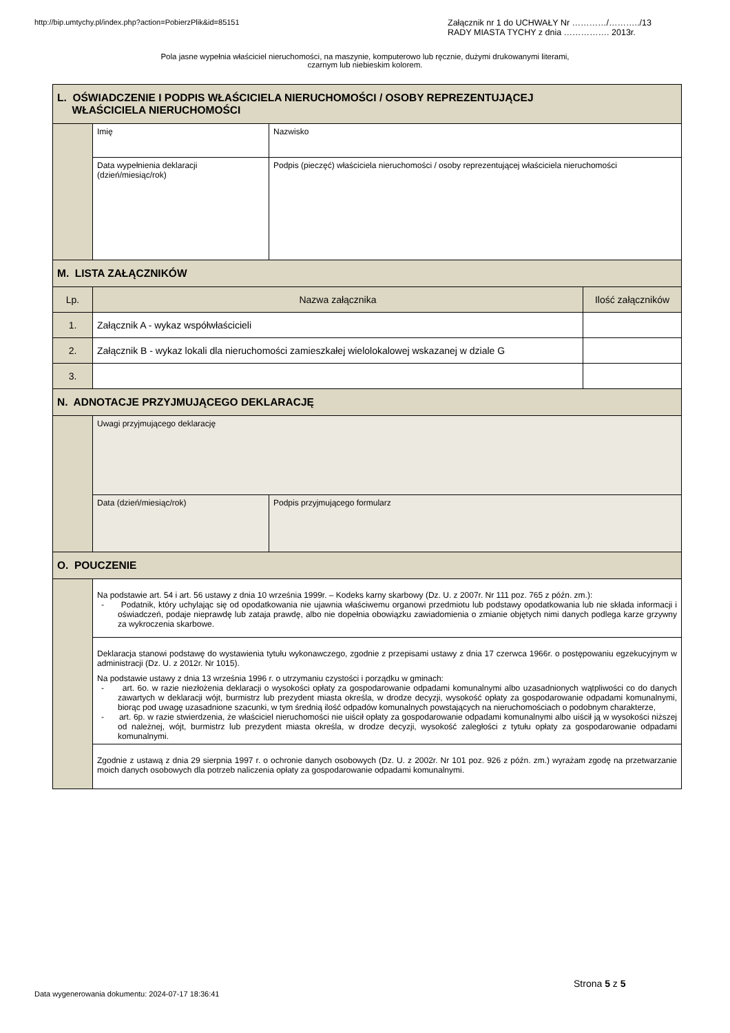http://bip.umtychy.pl/index.php?action=PobierzPlik&id=85151
Załącznik nr 1 do UCHWAŁY Nr …………/………../13
RADY MIASTA TYCHY z dnia ……………. 2013r.
Pola jasne wypełnia właściciel nieruchomości, na maszynie, komputerowo lub ręcznie, dużymi drukowanymi literami,
czarnym lub niebieskim kolorem.
| L. OŚWIADCZENIE I PODPIS WŁAŚCICIELA NIERUCHOMOŚCI / OSOBY REPREZENTUJĄCEJ WŁAŚCICIELA NIERUCHOMOŚCI | | | |
| | Imię | Nazwisko | |
| | Data wypełnienia deklaracji (dzień/miesiąc/rok) | Podpis (pieczęć) właściciela nieruchomości / osoby reprezentującej właściciela nieruchomości | |
| M. LISTA ZAŁĄCZNIKÓW | | | |
| Lp. | Nazwa załącznika | | Ilość załączników |
| 1. | Załącznik A - wykaz współwłaścicieli | | |
| 2. | Załącznik B - wykaz lokali dla nieruchomości zamieszkałej wielolokalowej wskazanej w dziale G | | |
| 3. | | | |
| N. ADNOTACJE PRZYJMUJĄCEGO DEKLARACJĘ | | | |
| | Uwagi przyjmującego deklarację | | |
| | Data (dzień/miesiąc/rok) | Podpis przyjmującego formularz | |
| O. POUCZENIE | | | |
| | Na podstawie art. 54 i art. 56 ustawy z dnia 10 września 1999r. – Kodeks karny skarbowy (Dz. U. z 2007r. Nr 111 poz. 765 z późn. zm.): - Podatnik, który uchylając się od opodatkowania nie ujawnia właściwemu organowi przedmiotu lub podstawy opodatkowania lub nie składa informacji i oświadczeń, podaje nieprawdę lub zataja prawdę, albo nie dopełnia obowiązku zawiadomienia o zmianie objętych nimi danych podlega karze grzywny za wykroczenia skarbowe. | | |
| | Deklaracja stanowi podstawę do wystawienia tytułu wykonawczego, zgodnie z przepisami ustawy z dnia 17 czerwca 1966r. o postępowaniu egzekucyjnym w administracji (Dz. U. z 2012r. Nr 1015). Na podstawie ustawy z dnia 13 września 1996 r. o utrzymaniu czystości i porządku w gminach: - art. 6o. w razie niezłożenia deklaracji o wysokości opłaty za gospodarowanie odpadami komunalnymi albo uzasadnionych wątpliwości co do danych zawartych w deklaracji wójt, burmistrz lub prezydent miasta określa, w drodze decyzji, wysokość opłaty za gospodarowanie odpadami komunalnymi, biorąc pod uwagę uzasadnione szacunki, w tym średnią ilość odpadów komunalnych powstających na nieruchomościach o podobnym charakterze, - art. 6p. w razie stwierdzenia, że właściciel nieruchomości nie uiścił opłaty za gospodarowanie odpadami komunalnymi albo uiścił ją w wysokości niższej od należnej, wójt, burmistrz lub prezydent miasta określa, w drodze decyzji, wysokość zaległości z tytułu opłaty za gospodarowanie odpadami komunalnymi. | | |
| | Zgodnie z ustawą z dnia 29 sierpnia 1997 r. o ochronie danych osobowych (Dz. U. z 2002r. Nr 101 poz. 926 z późn. zm.) wyrażam zgodę na przetwarzanie moich danych osobowych dla potrzeb naliczenia opłaty za gospodarowanie odpadami komunalnymi. | | |
Strona 5 z 5
Data wygenerowania dokumentu: 2024-07-17 18:36:41